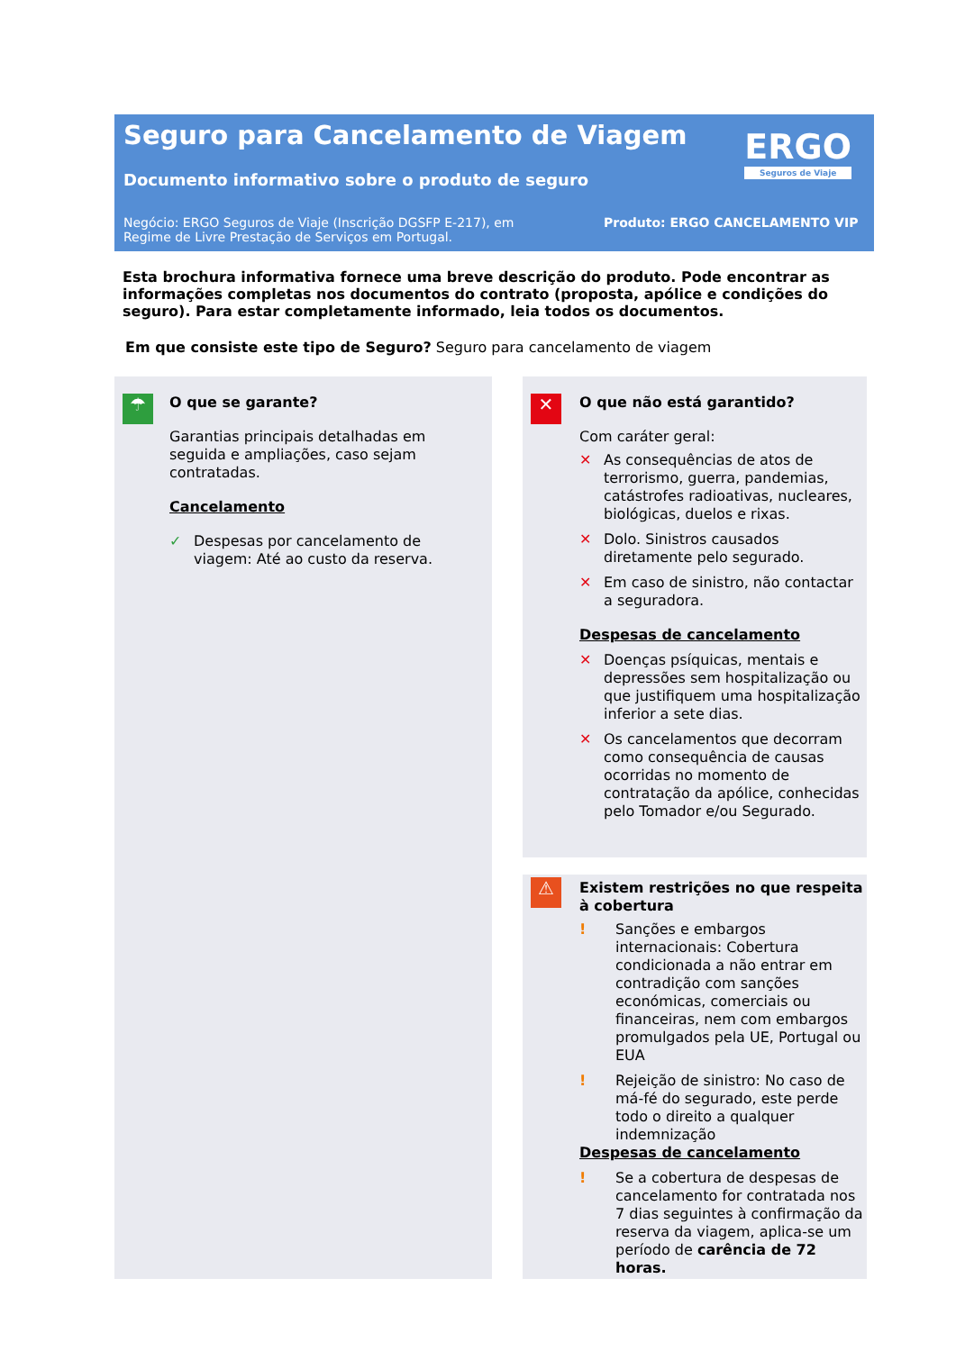Seguro para Cancelamento de Viagem
Documento informativo sobre o produto de seguro
ERGO
Seguros de Viaje
Negócio: ERGO Seguros de Viaje (Inscrição DGSFP E-217), em Regime de Livre Prestação de Serviços em Portugal.
Produto: ERGO CANCELAMENTO VIP
Esta brochura informativa fornece uma breve descrição do produto. Pode encontrar as informações completas nos documentos do contrato (proposta, apólice e condições do seguro). Para estar completamente informado, leia todos os documentos.
Em que consiste este tipo de Seguro? Seguro para cancelamento de viagem
☂
O que se garante?
Garantias principais detalhadas em seguida e ampliações, caso sejam contratadas.
Cancelamento
✓ Despesas por cancelamento de viagem: Até ao custo da reserva.
✕
O que não está garantido?
Com caráter geral:
✕ As consequências de atos de terrorismo, guerra, pandemias, catástrofes radioativas, nucleares, biológicas, duelos e rixas.
✕ Dolo. Sinistros causados diretamente pelo segurado.
✕ Em caso de sinistro, não contactar a seguradora.
Despesas de cancelamento
✕ Doenças psíquicas, mentais e depressões sem hospitalização ou que justifiquem uma hospitalização inferior a sete dias.
✕ Os cancelamentos que decorram como consequência de causas ocorridas no momento de contratação da apólice, conhecidas pelo Tomador e/ou Segurado.
⚠
Existem restrições no que respeita à cobertura
! Sanções e embargos internacionais: Cobertura condicionada a não entrar em contradição com sanções económicas, comerciais ou financeiras, nem com embargos promulgados pela UE, Portugal ou EUA
! Rejeição de sinistro: No caso de má-fé do segurado, este perde todo o direito a qualquer indemnização
Despesas de cancelamento
! Se a cobertura de despesas de cancelamento for contratada nos 7 dias seguintes à confirmação da reserva da viagem, aplica-se um período de carência de 72 horas.